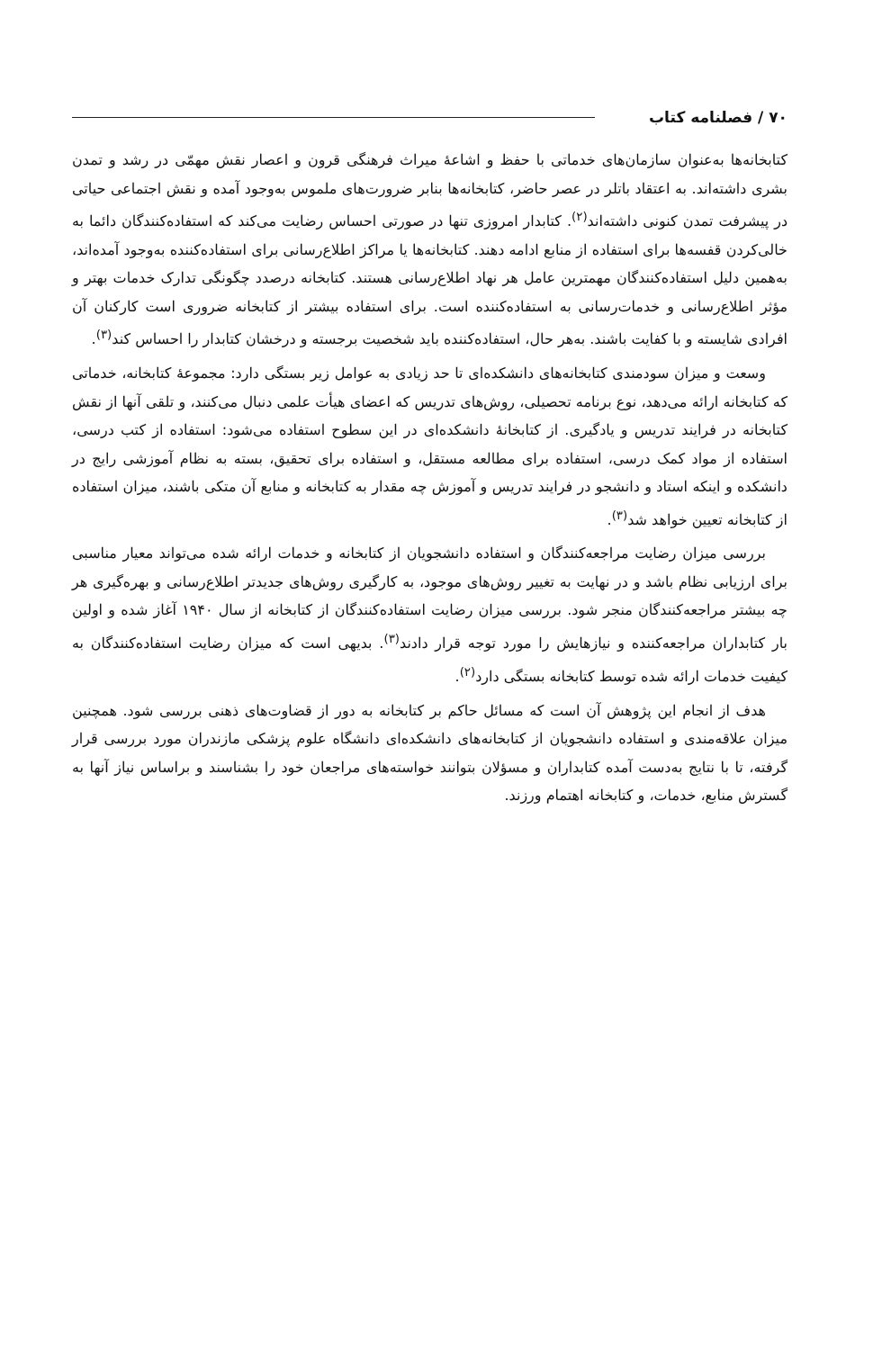۷۰ / فصلنامه کتاب
کتابخانه‌ها به‌عنوان سازمان‌های خدماتی با حفظ و اشاعهٔ میراث فرهنگی قرون و اعصار نقش مهمّی در رشد و تمدن بشری داشته‌اند. به اعتقاد باتلر در عصر حاضر، کتابخانه‌ها بنابر ضرورت‌های ملموس به‌وجود آمده و نقش اجتماعی حیاتی در پیشرفت تمدن کنونی داشته‌اند<sup>(۲)</sup>. کتابدار امروزی تنها در صورتی احساس رضایت می‌کند که استفاده‌کنندگان دائما به خالی‌کردن قفسه‌ها برای استفاده از منابع ادامه دهند. کتابخانه‌ها یا مراکز اطلاع‌رسانی برای استفاده‌کننده به‌وجود آمده‌اند، به‌همین دلیل استفاده‌کنندگان مهمترین عامل هر نهاد اطلاع‌رسانی هستند. کتابخانه درصدد چگونگی تدارک خدمات بهتر و مؤثر اطلاع‌رسانی و خدمات‌رسانی به استفاده‌کننده است. برای استفاده بیشتر از کتابخانه ضروری است کارکنان آن افرادی شایسته و با کفایت باشند. به‌هر حال، استفاده‌کننده باید شخصیت برجسته و درخشان کتابدار را احساس کند<sup>(۳)</sup>.
وسعت و میزان سودمندی کتابخانه‌های دانشکده‌ای تا حد زیادی به عوامل زیر بستگی دارد: مجموعهٔ کتابخانه، خدماتی که کتابخانه ارائه می‌دهد، نوع برنامه تحصیلی، روش‌های تدریس که اعضای هیأت علمی دنبال می‌کنند، و تلقی آنها از نقش کتابخانه در فرایند تدریس و یادگیری. از کتابخانهٔ دانشکده‌ای در این سطوح استفاده می‌شود: استفاده از کتب درسی، استفاده از مواد کمک درسی، استفاده برای مطالعه مستقل، و استفاده برای تحقیق، بسته به نظام آموزشی رایج در دانشکده و اینکه استاد و دانشجو در فرایند تدریس و آموزش چه مقدار به کتابخانه و منابع آن متکی باشند، میزان استفاده از کتابخانه تعیین خواهد شد<sup>(۳)</sup>.
بررسی میزان رضایت مراجعه‌کنندگان و استفاده دانشجویان از کتابخانه و خدمات ارائه شده می‌تواند معیار مناسبی برای ارزیابی نظام باشد و در نهایت به تغییر روش‌های موجود، به کارگیری روش‌های جدیدتر اطلاع‌رسانی و بهره‌گیری هر چه بیشتر مراجعه‌کنندگان منجر شود. بررسی میزان رضایت استفاده‌کنندگان از کتابخانه از سال ۱۹۴۰ آغاز شده و اولین بار کتابداران مراجعه‌کننده و نیازهایش را مورد توجه قرار دادند<sup>(۳)</sup>. بدیهی است که میزان رضایت استفاده‌کنندگان به کیفیت خدمات ارائه شده توسط کتابخانه بستگی دارد<sup>(۲)</sup>.
هدف از انجام این پژوهش آن است که مسائل حاکم بر کتابخانه به دور از قضاوت‌های ذهنی بررسی شود. همچنین میزان علاقه‌مندی و استفاده دانشجویان از کتابخانه‌های دانشکده‌ای دانشگاه علوم پزشکی مازندران مورد بررسی قرار گرفته، تا با نتایج به‌دست آمده کتابداران و مسؤلان بتوانند خواسته‌های مراجعان خود را بشناسند و براساس نیاز آنها به گسترش منابع، خدمات، و کتابخانه اهتمام ورزند.